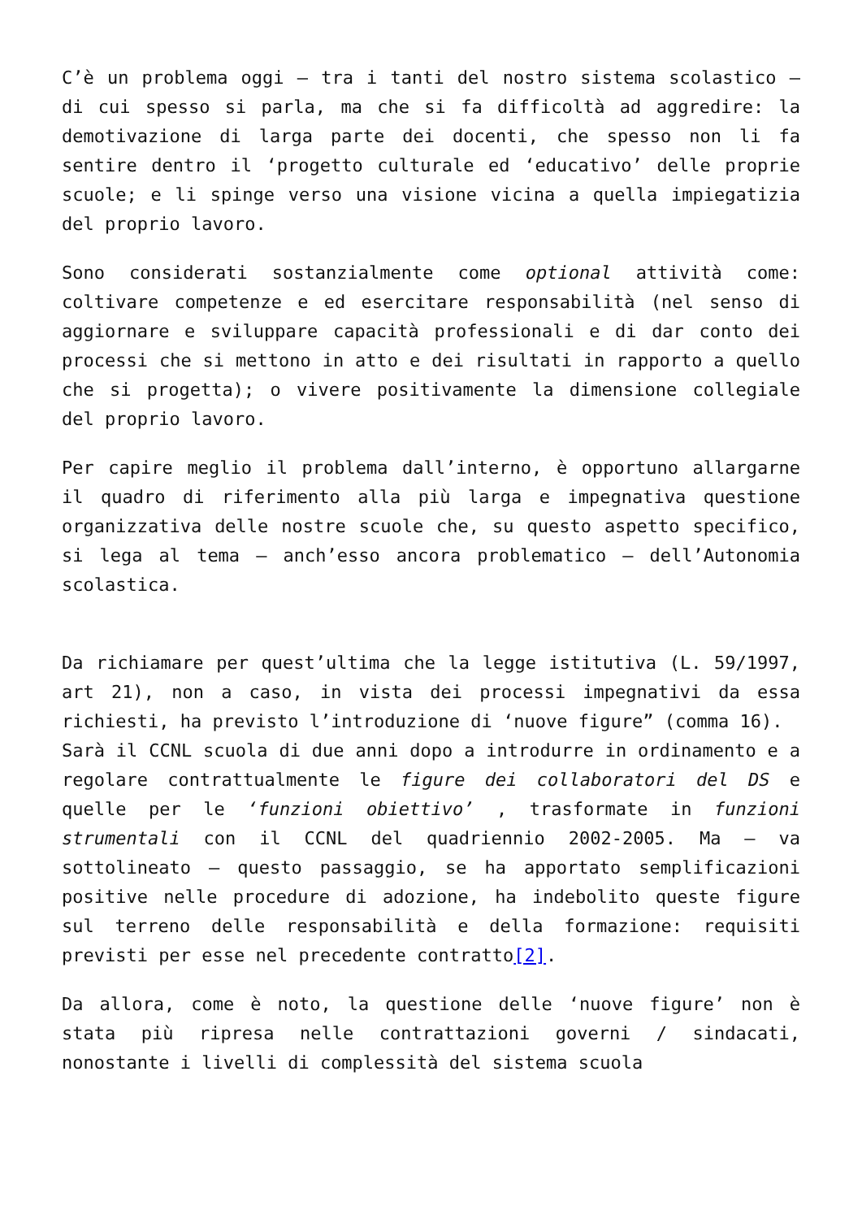C’è un problema oggi – tra i tanti del nostro sistema scolastico – di cui spesso si parla, ma che si fa difficoltà ad aggredire: la demotivazione di larga parte dei docenti, che spesso non li fa sentire dentro il ‘progetto culturale ed ‘educativo’ delle proprie scuole; e li spinge verso una visione vicina a quella impiegatizia del proprio lavoro.
Sono considerati sostanzialmente come optional attività come: coltivare competenze e ed esercitare responsabilità (nel senso di aggiornare e sviluppare capacità professionali e di dar conto dei processi che si mettono in atto e dei risultati in rapporto a quello che si progetta); o vivere positivamente la dimensione collegiale del proprio lavoro.
Per capire meglio il problema dall’interno, è opportuno allargarne il quadro di riferimento alla più larga e impegnativa questione organizzativa delle nostre scuole che, su questo aspetto specifico, si lega al tema – anch’esso ancora problematico – dell’Autonomia scolastica.
Da richiamare per quest’ultima che la legge istitutiva (L. 59/1997, art 21), non a caso, in vista dei processi impegnativi da essa richiesti, ha previsto l’introduzione di ‘nuove figure” (comma 16).
Sarà il CCNL scuola di due anni dopo a introdurre in ordinamento e a regolare contrattualmente le figure dei collaboratori del DS e quelle per le ‘funzioni obiettivo’ , trasformate in funzioni strumentali con il CCNL del quadriennio 2002-2005. Ma – va sottolineato – questo passaggio, se ha apportato semplificazioni positive nelle procedure di adozione, ha indebolito queste figure sul terreno delle responsabilità e della formazione: requisiti previsti per esse nel precedente contratto[2].
Da allora, come è noto, la questione delle ‘nuove figure’ non è stata più ripresa nelle contrattazioni governi / sindacati, nonostante i livelli di complessità del sistema scuola